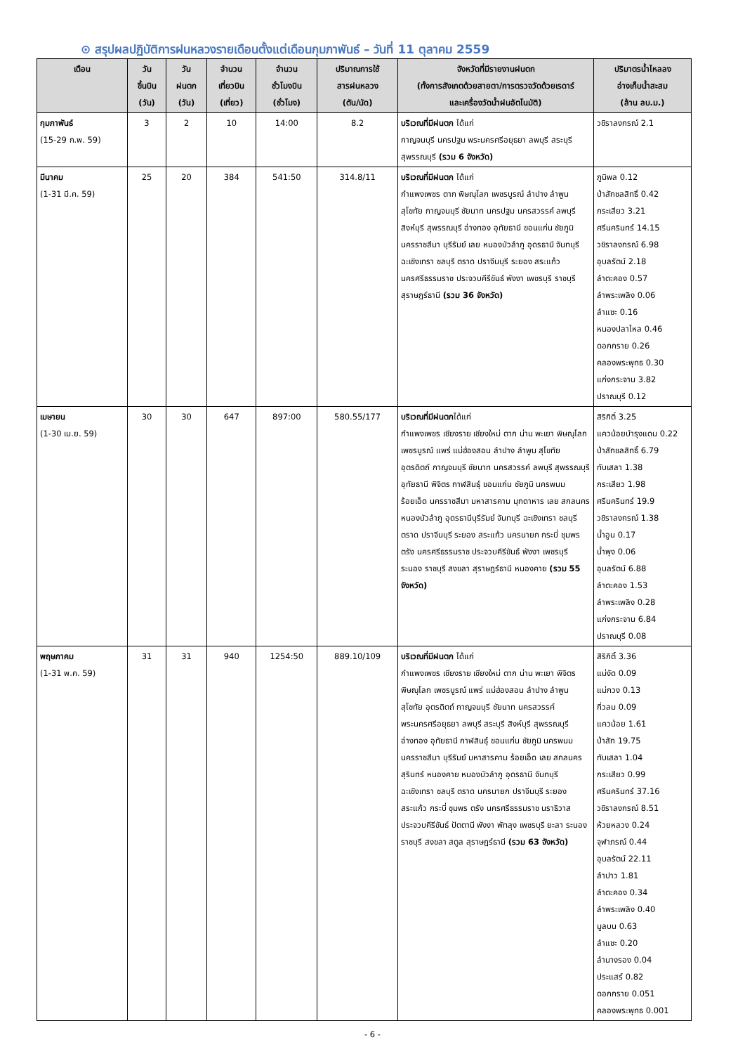⊙ สรุปผลปฏิบัติการฝนหลวงรายเดือนตั้งแต่เดือนกุมภาพันธ์ – วันที่ 11 ตุลาคม 2559
| เดือน | วัน ขึ้นบิน (วัน) | วัน ฝนตก (วัน) | จำนวน เที่ยวบิน (เที่ยว) | จำนวน ชั่วโมงบิน (ชั่วโมง) | ปริมาณการใช้ สารฝนหลวง (ตัน/นัด) | จังหวัดที่มีรายงานฝนตก (ทั้งการสังเกตด้วยสายตา/การตรวจวัดด้วยเรดาร์ และเครื่องวัดน้ำฝนอัตโนมัติ) | ปริมาตรน้ำไหลลง อ่างเก็บน้ำสะสม (ล้าน ลบ.ม.) |
| --- | --- | --- | --- | --- | --- | --- | --- |
| กุมภาพันธ์ (15-29 ก.พ. 59) | 3 | 2 | 10 | 14:00 | 8.2 | บริเวณที่มีฝนตก ได้แก่ กาญจนบุรี นครปฐม พระนครศรีอยุธยา ลพบุรี สระบุรี สุพรรณบุรี (รวม 6 จังหวัด) | วชิราลงกรณ์ 2.1 |
| มีนาคม (1-31 มี.ค. 59) | 25 | 20 | 384 | 541:50 | 314.8/11 | บริเวณที่มีฝนตก ได้แก่ กำแพงเพชร ตาก พิษณุโลก เพชรบูรณ์ ลำปาง ลำพูน สุโขทัย กาญจนบุรี ชัยนาท นครปฐม นครสวรรค์ ลพบุรี สิงห์บุรี สุพรรณบุรี อ่างทอง อุทัยธานี ขอนแก่น ชัยภูมิ นครราชสีมา บุรีรัมย์ เลย หนองบัวลำภู อุดรธานี จันทบุรี ฉะเชิงเทรา ชลบุรี ตราด ปราจีนบุรี ระยอง สระแก้ว นครศรีธรรมราช ประจวบคีรีขันธ์ พังงา เพชรบุรี ราชบุรี สุราษฎร์ธานี (รวม 36 จังหวัด) | ภูมิพล 0.12 ป่าสักชลสิทธิ์ 0.42 กระเสียว 3.21 ศรีนครินทร์ 14.15 วชิราลงกรณ์ 6.98 อุบลรัตน์ 2.18 ลำตะคอง 0.57 ลำพระเพลิง 0.06 ลำแซะ 0.16 หนองปลาไหล 0.46 ดอกกราย 0.26 คลองพระพุทธ 0.30 แก่งกระจาน 3.82 ปราณบุรี 0.12 |
| เมษายน (1-30 เม.ย. 59) | 30 | 30 | 647 | 897:00 | 580.55/177 | บริเวณที่มีฝนตก ได้แก่ กำแพงเพชร เชียงราย เชียงใหม่ ตาก น่าน พะเยา พิษณุโลก เพชรบูรณ์ แพร่ แม่ฮ่องสอน ลำปาง ลำพูน สุโขทัย อุตรดิตถ์ กาญจนบุรี ชัยนาท นครสวรรค์ ลพบุรี สุพรรณบุรี อุทัยธานี พิจิตร กาฬสินธุ์ ขอนแก่น ชัยภูมิ นครพนม ร้อยเอ็ด นครราชสีมา มหาสารคาม มุกดาหาร เลย สกลนคร หนองบัวลำภู อุดรธานีบุรีรัมย์ จันทบุรี ฉะเชิงเทรา ชลบุรี ตราด ปราจีนบุรี ระยอง สระแก้ว นครนายก กระบี่ ชุมพร ตรัง นครศรีธรรมราช ประจวบคีรีขันธ์ พังงา เพชรบุรี ระนอง ราชบุรี สงขลา สุราษฎร์ธานี หนองคาย (รวม 55 จังหวัด) | สิริกิติ์ 3.25 แควน้อยบำรุงแดน 0.22 ป่าสักชลสิทธิ์ 6.79 ทับเสลา 1.38 กระเสียว 1.98 ศรีนครินทร์ 19.9 วชิราลงกรณ์ 1.38 น้ำอูน 0.17 น้ำพุง 0.06 อุบลรัตน์ 6.88 ลำตะคอง 1.53 ลำพระเพลิง 0.28 แก่งกระจาน 6.84 ปราณบุรี 0.08 |
| พฤษภาคม (1-31 พ.ค. 59) | 31 | 31 | 940 | 1254:50 | 889.10/109 | บริเวณที่มีฝนตก ได้แก่ กำแพงเพชร เชียงราย เชียงใหม่ ตาก น่าน พะเยา พิจิตร พิษณุโลก เพชรบูรณ์ แพร่ แม่ฮ่องสอน ลำปาง ลำพูน สุโขทัย อุตรดิตถ์ กาญจนบุรี ชัยนาท นครสวรรค์ พระนครศรีอยุธยา ลพบุรี สระบุรี สิงห์บุรี สุพรรณบุรี อ่างทอง อุทัยธานี กาฬสินธุ์ ขอนแก่น ชัยภูมิ นครพนม นครราชสีมา บุรีรัมย์ มหาสารคาม ร้อยเอ็ด เลย สกลนคร สุรินทร์ หนองคาย หนองบัวลำภู อุดรธานี จันทบุรี ฉะเชิงเทรา ชลบุรี ตราด นครนายก ปราจีนบุรี ระยอง สระแก้ว กระบี่ ชุมพร ตรัง นครศรีธรรมราช นราธิวาส ประจวบคีรีขันธ์ ปัตตานี พังงา พัทลุง เพชรบุรี ยะลา ระนอง ราชบุรี สงขลา สตูล สุราษฎร์ธานี (รวม 63 จังหวัด) | สิริกิติ์ 3.36 แม่งัด 0.09 แม่กวง 0.13 กิ่วลม 0.09 แควน้อย 1.61 ป่าสัก 19.75 ทับเสลา 1.04 กระเสียว 0.99 ศรีนครินทร์ 37.16 วชิราลงกรณ์ 8.51 ห้วยหลวง 0.24 จุฬาภรณ์ 0.44 อุบลรัตน์ 22.11 ลำปาว 1.81 ลำตะคอง 0.34 ลำพระเพลิง 0.40 มูลบน 0.63 ลำแซะ 0.20 ลำนางรอง 0.04 ประแสร์ 0.82 ดอกกราย 0.051 คลองพระพุทธ 0.001 |
- 6 -